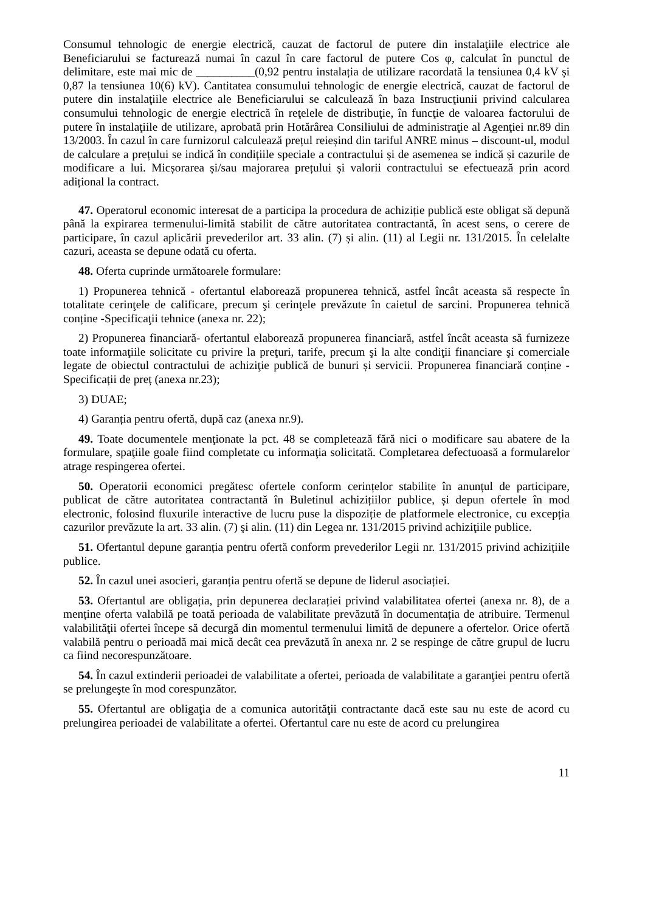Consumul tehnologic de energie electrică, cauzat de factorul de putere din instalaţiile electrice ale Beneficiarului se facturează numai în cazul în care factorul de putere Cos φ, calculat în punctul de delimitare, este mai mic de __________(0,92 pentru instalația de utilizare racordată la tensiunea 0,4 kV și 0,87 la tensiunea 10(6) kV). Cantitatea consumului tehnologic de energie electrică, cauzat de factorul de putere din instalaţiile electrice ale Beneficiarului se calculează în baza Instrucţiunii privind calcularea consumului tehnologic de energie electrică în reţelele de distribuţie, în funcţie de valoarea factorului de putere în instalaţiile de utilizare, aprobată prin Hotărârea Consiliului de administraţie al Agenţiei nr.89 din 13/2003. În cazul în care furnizorul calculează prețul reieșind din tariful ANRE minus – discount-ul, modul de calculare a prețului se indică în condițiile speciale a contractului și de asemenea se indică și cazurile de modificare a lui. Micșorarea și/sau majorarea prețului și valorii contractului se efectuează prin acord adițional la contract.
47. Operatorul economic interesat de a participa la procedura de achiziție publică este obligat să depună până la expirarea termenului-limită stabilit de către autoritatea contractantă, în acest sens, o cerere de participare, în cazul aplicării prevederilor art. 33 alin. (7) și alin. (11) al Legii nr. 131/2015. În celelalte cazuri, aceasta se depune odată cu oferta.
48. Oferta cuprinde următoarele formulare:
1) Propunerea tehnică - ofertantul elaborează propunerea tehnică, astfel încât aceasta să respecte în totalitate cerinţele de calificare, precum şi cerinţele prevăzute în caietul de sarcini. Propunerea tehnică conține -Specificaţii tehnice (anexa nr. 22);
2) Propunerea financiară- ofertantul elaborează propunerea financiară, astfel încât aceasta să furnizeze toate informaţiile solicitate cu privire la preţuri, tarife, precum şi la alte condiţii financiare şi comerciale legate de obiectul contractului de achiziţie publică de bunuri și servicii. Propunerea financiară conține - Specificații de preț (anexa nr.23);
3) DUAE;
4) Garanția pentru ofertă, după caz (anexa nr.9).
49. Toate documentele menţionate la pct. 48 se completează fără nici o modificare sau abatere de la formulare, spaţiile goale fiind completate cu informaţia solicitată. Completarea defectuoasă a formularelor atrage respingerea ofertei.
50. Operatorii economici pregătesc ofertele conform cerințelor stabilite în anunțul de participare, publicat de către autoritatea contractantă în Buletinul achizițiilor publice, și depun ofertele în mod electronic, folosind fluxurile interactive de lucru puse la dispoziție de platformele electronice, cu excepția cazurilor prevăzute la art. 33 alin. (7) şi alin. (11) din Legea nr. 131/2015 privind achiziţiile publice.
51. Ofertantul depune garanția pentru ofertă conform prevederilor Legii nr. 131/2015 privind achizițiile publice.
52. În cazul unei asocieri, garanția pentru ofertă se depune de liderul asociației.
53. Ofertantul are obligația, prin depunerea declarației privind valabilitatea ofertei (anexa nr. 8), de a menține oferta valabilă pe toată perioada de valabilitate prevăzută în documentația de atribuire. Termenul valabilităţii ofertei începe să decurgă din momentul termenului limită de depunere a ofertelor. Orice ofertă valabilă pentru o perioadă mai mică decât cea prevăzută în anexa nr. 2 se respinge de către grupul de lucru ca fiind necorespunzătoare.
54. În cazul extinderii perioadei de valabilitate a ofertei, perioada de valabilitate a garanţiei pentru ofertă se prelungeşte în mod corespunzător.
55. Ofertantul are obligaţia de a comunica autorităţii contractante dacă este sau nu este de acord cu prelungirea perioadei de valabilitate a ofertei. Ofertantul care nu este de acord cu prelungirea
11